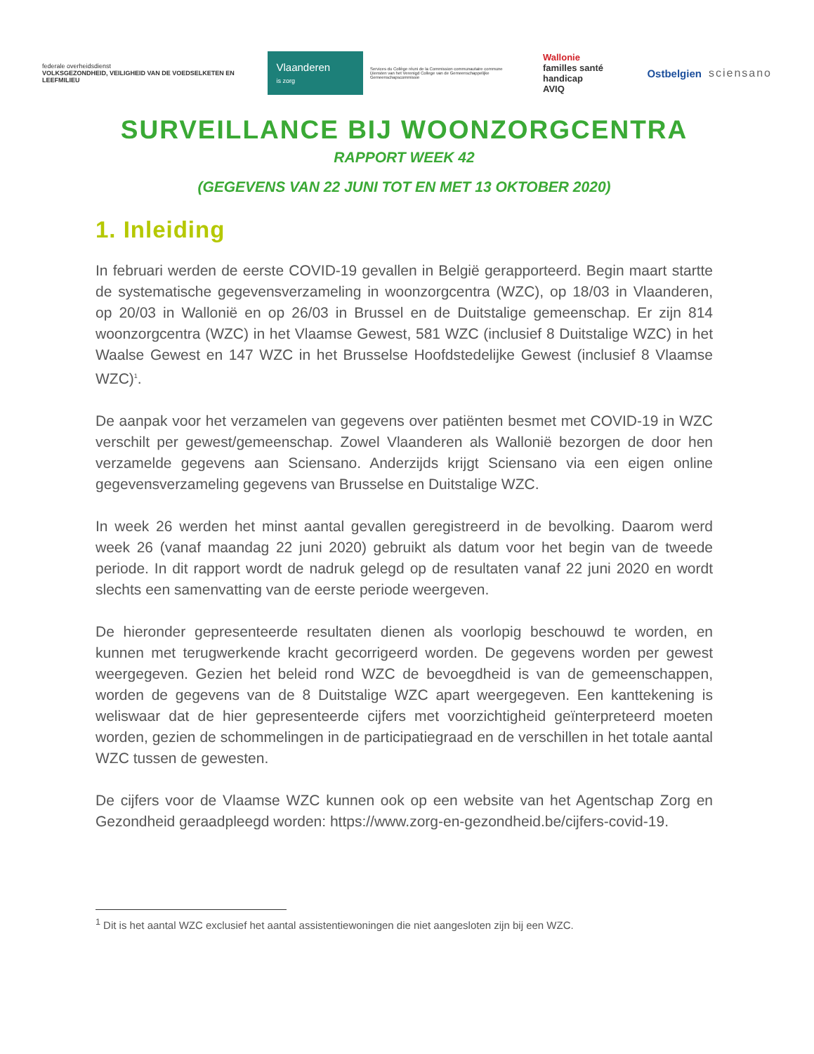federale overheidsdienst
VOLKSGEZONDHEID, VEILIGHEID VAN DE VOEDSELKETEN EN LEEFMILIEU
Vlaanderen
is zorg
Services du Collège réuni de la Commission communautaire commune
Diensten van het Verenigd College van de Gemeenschappelijke Gemeenschapscommissie
Wallonie
familles santé handicap
AVIQ
Ostbelgien sciensano
SURVEILLANCE BIJ WOONZORGCENTRA
RAPPORT WEEK 42
(GEGEVENS VAN 22 JUNI TOT EN MET 13 OKTOBER 2020)
1. Inleiding
In februari werden de eerste COVID-19 gevallen in België gerapporteerd. Begin maart startte de systematische gegevensverzameling in woonzorgcentra (WZC), op 18/03 in Vlaanderen, op 20/03 in Wallonië en op 26/03 in Brussel en de Duitstalige gemeenschap. Er zijn 814 woonzorgcentra (WZC) in het Vlaamse Gewest, 581 WZC (inclusief 8 Duitstalige WZC) in het Waalse Gewest en 147 WZC in het Brusselse Hoofdstedelijke Gewest (inclusief 8 Vlaamse WZC)<sup>1</sup>.
De aanpak voor het verzamelen van gegevens over patiënten besmet met COVID-19 in WZC verschilt per gewest/gemeenschap. Zowel Vlaanderen als Wallonië bezorgen de door hen verzamelde gegevens aan Sciensano. Anderzijds krijgt Sciensano via een eigen online gegevensverzameling gegevens van Brusselse en Duitstalige WZC.
In week 26 werden het minst aantal gevallen geregistreerd in de bevolking. Daarom werd week 26 (vanaf maandag 22 juni 2020) gebruikt als datum voor het begin van de tweede periode. In dit rapport wordt de nadruk gelegd op de resultaten vanaf 22 juni 2020 en wordt slechts een samenvatting van de eerste periode weergeven.
De hieronder gepresenteerde resultaten dienen als voorlopig beschouwd te worden, en kunnen met terugwerkende kracht gecorrigeerd worden. De gegevens worden per gewest weergegeven. Gezien het beleid rond WZC de bevoegdheid is van de gemeenschappen, worden de gegevens van de 8 Duitstalige WZC apart weergegeven. Een kanttekening is weliswaar dat de hier gepresenteerde cijfers met voorzichtigheid geïnterpreteerd moeten worden, gezien de schommelingen in de participatiegraad en de verschillen in het totale aantal WZC tussen de gewesten.
De cijfers voor de Vlaamse WZC kunnen ook op een website van het Agentschap Zorg en Gezondheid geraadpleegd worden: https://www.zorg-en-gezondheid.be/cijfers-covid-19.
<sup>1</sup> Dit is het aantal WZC exclusief het aantal assistentiewoningen die niet aangesloten zijn bij een WZC.